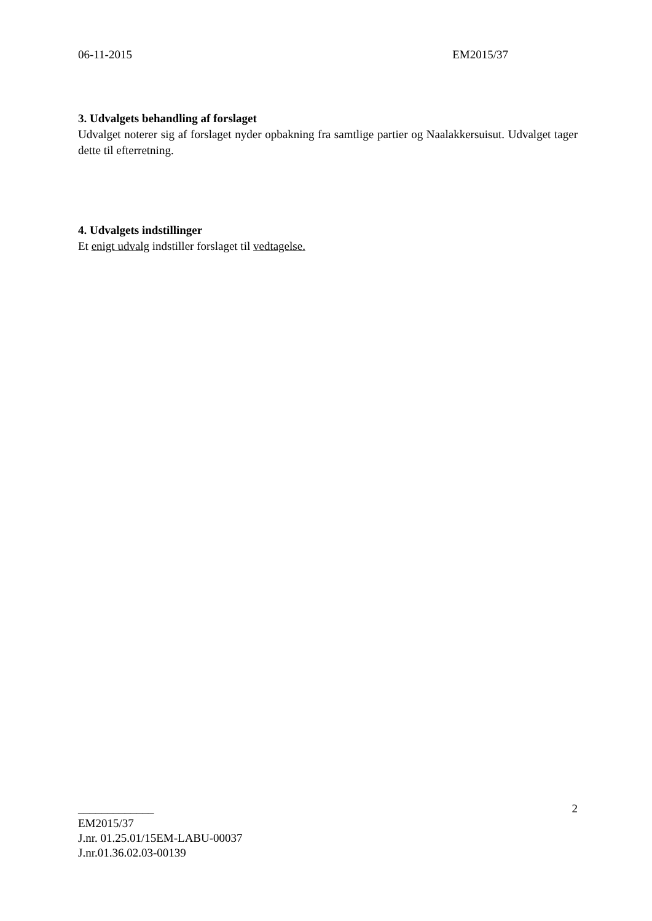06-11-2015 EM2015/37
3. Udvalgets behandling af forslaget
Udvalget noterer sig af forslaget nyder opbakning fra samtlige partier og Naalakkersuisut. Udvalget tager dette til efterretning.
4. Udvalgets indstillinger
Et enigt udvalg indstiller forslaget til vedtagelse.
2
_____________
EM2015/37
J.nr. 01.25.01/15EM-LABU-00037
J.nr.01.36.02.03-00139